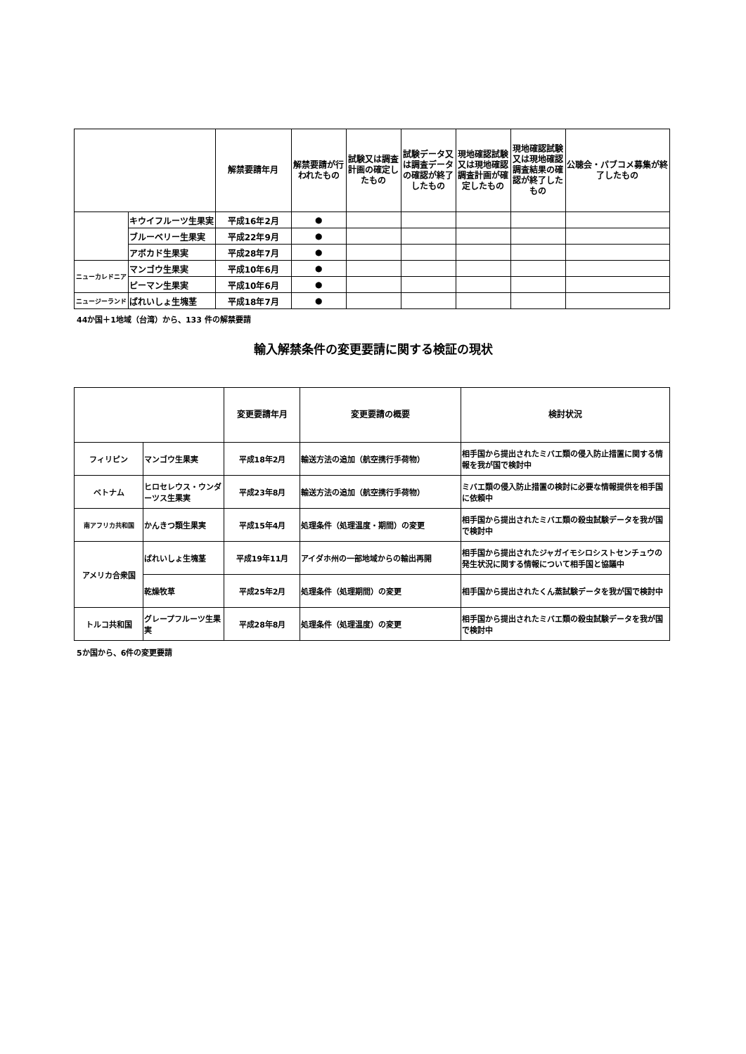| | | 解禁要請年月 | 解禁要請が行われたもの | 試験又は調査計画の確定したもの | 試験データ又は調査データの確認が終了したもの | 現地確認試験又は現地確認調査計画が確定したもの | 現地確認試験又は現地確認調査結果の確認が終了したもの | 公聴会・パブコメ募集が終了したもの |
| --- | --- | --- | --- | --- | --- | --- | --- | --- |
| | キウイフルーツ生果実 | 平成16年2月 | ● | | | | | |
| | ブルーベリー生果実 | 平成22年9月 | ● | | | | | |
| | アボカド生果実 | 平成28年7月 | ● | | | | | |
| ニューカレドニア | マンゴウ生果実 | 平成10年6月 | ● | | | | | |
| | ピーマン生果実 | 平成10年6月 | ● | | | | | |
| ニュージーランド | ばれいしょ生塊茎 | 平成18年7月 | ● | | | | | |
44か国＋1地域（台湾）から、133 件の解禁要請
輸入解禁条件の変更要請に関する検証の現状
| | | 変更要請年月 | 変更要請の概要 | 検討状況 |
| --- | --- | --- | --- | --- |
| フィリピン | マンゴウ生果実 | 平成18年2月 | 輸送方法の追加（航空携行手荷物） | 相手国から提出されたミバエ類の侵入防止措置に関する情報を我が国で検討中 |
| ベトナム | ヒロセレウス・ウンダーツス生果実 | 平成23年8月 | 輸送方法の追加（航空携行手荷物） | ミバエ類の侵入防止措置の検討に必要な情報提供を相手国に依頼中 |
| 南アフリカ共和国 | かんきつ類生果実 | 平成15年4月 | 処理条件（処理温度・期間）の変更 | 相手国から提出されたミバエ類の殺虫試験データを我が国で検討中 |
| アメリカ合衆国 | ばれいしょ生塊茎 | 平成19年11月 | アイダホ州の一部地域からの輸出再開 | 相手国から提出されたジャガイモシロシストセンチュウの発生状況に関する情報について相手国と協議中 |
| | 乾燥牧草 | 平成25年2月 | 処理条件（処理期間）の変更 | 相手国から提出されたくん蒸試験データを我が国で検討中 |
| トルコ共和国 | グレープフルーツ生果実 | 平成28年8月 | 処理条件（処理温度）の変更 | 相手国から提出されたミバエ類の殺虫試験データを我が国で検討中 |
5か国から、6件の変更要請